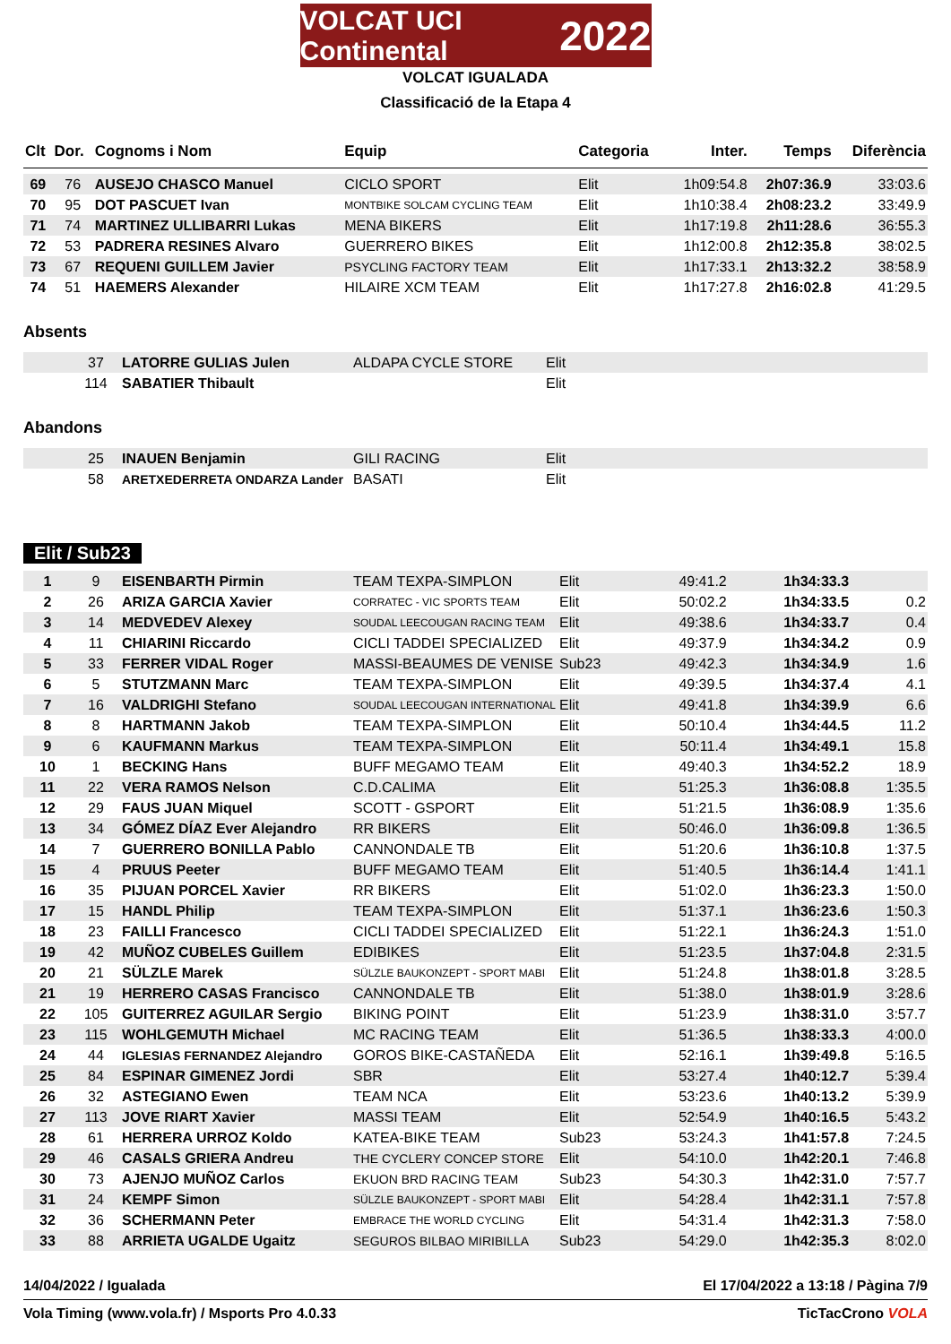VOLCAT UCI Continental 2022
VOLCAT IGUALADA
Classificació de la Etapa 4
| Clt | Dor. | Cognoms i Nom | Equip | Categoria | Inter. | Temps | Diferència |
| --- | --- | --- | --- | --- | --- | --- | --- |
| 69 | 76 | AUSEJO CHASCO Manuel | CICLO SPORT | Elit | 1h09:54.8 | 2h07:36.9 | 33:03.6 |
| 70 | 95 | DOT PASCUET Ivan | MONTBIKE SOLCAM CYCLING TEAM | Elit | 1h10:38.4 | 2h08:23.2 | 33:49.9 |
| 71 | 74 | MARTINEZ ULLIBARRI Lukas | MENA BIKERS | Elit | 1h17:19.8 | 2h11:28.6 | 36:55.3 |
| 72 | 53 | PADRERA RESINES Alvaro | GUERRERO BIKES | Elit | 1h12:00.8 | 2h12:35.8 | 38:02.5 |
| 73 | 67 | REQUENI GUILLEM Javier | PSYCLING FACTORY TEAM | Elit | 1h17:33.1 | 2h13:32.2 | 38:58.9 |
| 74 | 51 | HAEMERS Alexander | HILAIRE XCM TEAM | Elit | 1h17:27.8 | 2h16:02.8 | 41:29.5 |
Absents
| | 37 | LATORRE GULIAS Julen | ALDAPA CYCLE STORE | Elit |
| | 114 | SABATIER Thibault | | Elit |
Abandons
| | 25 | INAUEN Benjamin | GILI RACING | Elit |
| | 58 | ARETXEDERRETA ONDARZA Lander | BASATI | Elit |
Elit / Sub23
| 1 | 9 | EISENBARTH Pirmin | TEAM TEXPA-SIMPLON | Elit | 49:41.2 | 1h34:33.3 | |
| 2 | 26 | ARIZA GARCIA Xavier | CORRATEC - VIC SPORTS TEAM | Elit | 50:02.2 | 1h34:33.5 | 0.2 |
| 3 | 14 | MEDVEDEV Alexey | SOUDAL LEECOUGAN RACING TEAM | Elit | 49:38.6 | 1h34:33.7 | 0.4 |
| 4 | 11 | CHIARINI Riccardo | CICLI TADDEI SPECIALIZED | Elit | 49:37.9 | 1h34:34.2 | 0.9 |
| 5 | 33 | FERRER VIDAL Roger | MASSI-BEAUMES DE VENISE | Sub23 | 49:42.3 | 1h34:34.9 | 1.6 |
| 6 | 5 | STUTZMANN Marc | TEAM TEXPA-SIMPLON | Elit | 49:39.5 | 1h34:37.4 | 4.1 |
| 7 | 16 | VALDRIGHI Stefano | SOUDAL LEECOUGAN INTERNATIONAL | Elit | 49:41.8 | 1h34:39.9 | 6.6 |
| 8 | 8 | HARTMANN Jakob | TEAM TEXPA-SIMPLON | Elit | 50:10.4 | 1h34:44.5 | 11.2 |
| 9 | 6 | KAUFMANN Markus | TEAM TEXPA-SIMPLON | Elit | 50:11.4 | 1h34:49.1 | 15.8 |
| 10 | 1 | BECKING Hans | BUFF MEGAMO TEAM | Elit | 49:40.3 | 1h34:52.2 | 18.9 |
| 11 | 22 | VERA RAMOS Nelson | C.D.CALIMA | Elit | 51:25.3 | 1h36:08.8 | 1:35.5 |
| 12 | 29 | FAUS JUAN Miquel | SCOTT - GSPORT | Elit | 51:21.5 | 1h36:08.9 | 1:35.6 |
| 13 | 34 | GÓMEZ DÍAZ Ever Alejandro | RR BIKERS | Elit | 50:46.0 | 1h36:09.8 | 1:36.5 |
| 14 | 7 | GUERRERO BONILLA Pablo | CANNONDALE TB | Elit | 51:20.6 | 1h36:10.8 | 1:37.5 |
| 15 | 4 | PRUUS Peeter | BUFF MEGAMO TEAM | Elit | 51:40.5 | 1h36:14.4 | 1:41.1 |
| 16 | 35 | PIJUAN PORCEL Xavier | RR BIKERS | Elit | 51:02.0 | 1h36:23.3 | 1:50.0 |
| 17 | 15 | HANDL Philip | TEAM TEXPA-SIMPLON | Elit | 51:37.1 | 1h36:23.6 | 1:50.3 |
| 18 | 23 | FAILLI Francesco | CICLI TADDEI SPECIALIZED | Elit | 51:22.1 | 1h36:24.3 | 1:51.0 |
| 19 | 42 | MUÑOZ CUBELES Guillem | EDIBIKES | Elit | 51:23.5 | 1h37:04.8 | 2:31.5 |
| 20 | 21 | SÜLZLE Marek | SÜLZLE BAUKONZEPT - SPORT MABI | Elit | 51:24.8 | 1h38:01.8 | 3:28.5 |
| 21 | 19 | HERRERO CASAS Francisco | CANNONDALE TB | Elit | 51:38.0 | 1h38:01.9 | 3:28.6 |
| 22 | 105 | GUITERREZ AGUILAR Sergio | BIKING POINT | Elit | 51:23.9 | 1h38:31.0 | 3:57.7 |
| 23 | 115 | WOHLGEMUTH Michael | MC RACING TEAM | Elit | 51:36.5 | 1h38:33.3 | 4:00.0 |
| 24 | 44 | IGLESIAS FERNANDEZ Alejandro | GOROS BIKE-CASTAÑEDA | Elit | 52:16.1 | 1h39:49.8 | 5:16.5 |
| 25 | 84 | ESPINAR GIMENEZ Jordi | SBR | Elit | 53:27.4 | 1h40:12.7 | 5:39.4 |
| 26 | 32 | ASTEGIANO Ewen | TEAM NCA | Elit | 53:23.6 | 1h40:13.2 | 5:39.9 |
| 27 | 113 | JOVE RIART Xavier | MASSI TEAM | Elit | 52:54.9 | 1h40:16.5 | 5:43.2 |
| 28 | 61 | HERRERA URROZ Koldo | KATEA-BIKE TEAM | Sub23 | 53:24.3 | 1h41:57.8 | 7:24.5 |
| 29 | 46 | CASALS GRIERA Andreu | THE CYCLERY CONCEP STORE | Elit | 54:10.0 | 1h42:20.1 | 7:46.8 |
| 30 | 73 | AJENJO MUÑOZ Carlos | EKUON BRD RACING TEAM | Sub23 | 54:30.3 | 1h42:31.0 | 7:57.7 |
| 31 | 24 | KEMPF Simon | SÜLZLE BAUKONZEPT - SPORT MABI | Elit | 54:28.4 | 1h42:31.1 | 7:57.8 |
| 32 | 36 | SCHERMANN Peter | EMBRACE THE WORLD CYCLING | Elit | 54:31.4 | 1h42:31.3 | 7:58.0 |
| 33 | 88 | ARRIETA UGALDE Ugaitz | SEGUROS BILBAO MIRIBILLA | Sub23 | 54:29.0 | 1h42:35.3 | 8:02.0 |
14/04/2022 / Igualada El 17/04/2022 a 13:18 / Pàgina 7/9
Vola Timing (www.vola.fr) / Msports Pro 4.0.33 TicTacCrono VOLA